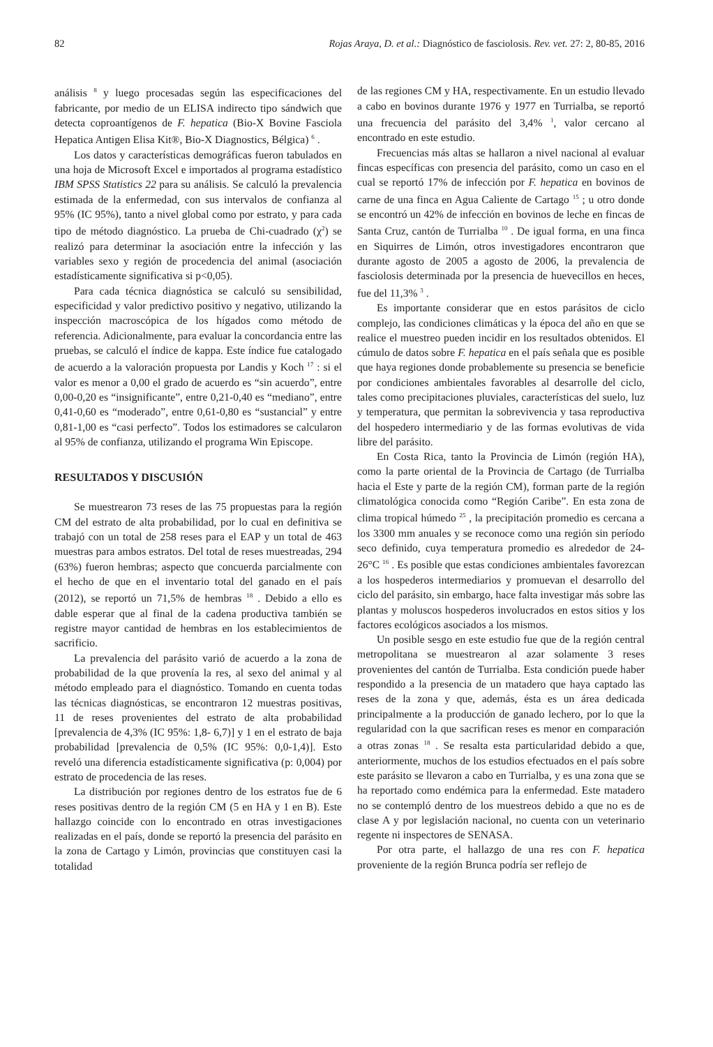82 Rojas Araya, D. et al.: Diagnóstico de fasciolosis. Rev. vet. 27: 2, 80-85, 2016
análisis <sup>8</sup> y luego procesadas según las especificaciones del fabricante, por medio de un ELISA indirecto tipo sándwich que detecta coproantígenos de F. hepatica (Bio-X Bovine Fasciola Hepatica Antigen Elisa Kit®, Bio-X Diagnostics, Bélgica) <sup>6</sup> .
Los datos y características demográficas fueron tabulados en una hoja de Microsoft Excel e importados al programa estadístico IBM SPSS Statistics 22 para su análisis. Se calculó la prevalencia estimada de la enfermedad, con sus intervalos de confianza al 95% (IC 95%), tanto a nivel global como por estrato, y para cada tipo de método diagnóstico. La prueba de Chi-cuadrado (χ<sup>2</sup>) se realizó para determinar la asociación entre la infección y las variables sexo y región de procedencia del animal (asociación estadísticamente significativa si p<0,05).
Para cada técnica diagnóstica se calculó su sensibilidad, especificidad y valor predictivo positivo y negativo, utilizando la inspección macroscópica de los hígados como método de referencia. Adicionalmente, para evaluar la concordancia entre las pruebas, se calculó el índice de kappa. Este índice fue catalogado de acuerdo a la valoración propuesta por Landis y Koch <sup>17</sup> : si el valor es menor a 0,00 el grado de acuerdo es “sin acuerdo”, entre 0,00-0,20 es “insignificante”, entre 0,21-0,40 es “mediano”, entre 0,41-0,60 es “moderado”, entre 0,61-0,80 es “sustancial” y entre 0,81-1,00 es “casi perfecto”. Todos los estimadores se calcularon al 95% de confianza, utilizando el programa Win Episcope.
RESULTADOS Y DISCUSIÓN
Se muestrearon 73 reses de las 75 propuestas para la región CM del estrato de alta probabilidad, por lo cual en definitiva se trabajó con un total de 258 reses para el EAP y un total de 463 muestras para ambos estratos. Del total de reses muestreadas, 294 (63%) fueron hembras; aspecto que concuerda parcialmente con el hecho de que en el inventario total del ganado en el país (2012), se reportó un 71,5% de hembras <sup>18</sup> . Debido a ello es dable esperar que al final de la cadena productiva también se registre mayor cantidad de hembras en los establecimientos de sacrificio.
La prevalencia del parásito varió de acuerdo a la zona de probabilidad de la que provenía la res, al sexo del animal y al método empleado para el diagnóstico. Tomando en cuenta todas las técnicas diagnósticas, se encontraron 12 muestras positivas, 11 de reses provenientes del estrato de alta probabilidad [prevalencia de 4,3% (IC 95%: 1,8- 6,7)] y 1 en el estrato de baja probabilidad [prevalencia de 0,5% (IC 95%: 0,0-1,4)]. Esto reveló una diferencia estadísticamente significativa (p: 0,004) por estrato de procedencia de las reses.
La distribución por regiones dentro de los estratos fue de 6 reses positivas dentro de la región CM (5 en HA y 1 en B). Este hallazgo coincide con lo encontrado en otras investigaciones realizadas en el país, donde se reportó la presencia del parásito en la zona de Cartago y Limón, provincias que constituyen casi la totalidad
de las regiones CM y HA, respectivamente. En un estudio llevado a cabo en bovinos durante 1976 y 1977 en Turrialba, se reportó una frecuencia del parásito del 3,4% <sup>1</sup>, valor cercano al encontrado en este estudio.
Frecuencias más altas se hallaron a nivel nacional al evaluar fincas específicas con presencia del parásito, como un caso en el cual se reportó 17% de infección por F. hepatica en bovinos de carne de una finca en Agua Caliente de Cartago <sup>15</sup> ; u otro donde se encontró un 42% de infección en bovinos de leche en fincas de Santa Cruz, cantón de Turrialba <sup>10</sup> . De igual forma, en una finca en Siquirres de Limón, otros investigadores encontraron que durante agosto de 2005 a agosto de 2006, la prevalencia de fasciolosis determinada por la presencia de huevecillos en heces, fue del 11,3% <sup>3</sup> .
Es importante considerar que en estos parásitos de ciclo complejo, las condiciones climáticas y la época del año en que se realice el muestreo pueden incidir en los resultados obtenidos. El cúmulo de datos sobre F. hepatica en el país señala que es posible que haya regiones donde probablemente su presencia se beneficie por condiciones ambientales favorables al desarrolle del ciclo, tales como precipitaciones pluviales, características del suelo, luz y temperatura, que permitan la sobrevivencia y tasa reproductiva del hospedero intermediario y de las formas evolutivas de vida libre del parásito.
En Costa Rica, tanto la Provincia de Limón (región HA), como la parte oriental de la Provincia de Cartago (de Turrialba hacia el Este y parte de la región CM), forman parte de la región climatológica conocida como “Región Caribe”. En esta zona de clima tropical húmedo <sup>25</sup> , la precipitación promedio es cercana a los 3300 mm anuales y se reconoce como una región sin período seco definido, cuya temperatura promedio es alrededor de 24-26°C <sup>16</sup> . Es posible que estas condiciones ambientales favorezcan a los hospederos intermediarios y promuevan el desarrollo del ciclo del parásito, sin embargo, hace falta investigar más sobre las plantas y moluscos hospederos involucrados en estos sitios y los factores ecológicos asociados a los mismos.
Un posible sesgo en este estudio fue que de la región central metropolitana se muestrearon al azar solamente 3 reses provenientes del cantón de Turrialba. Esta condición puede haber respondido a la presencia de un matadero que haya captado las reses de la zona y que, además, ésta es un área dedicada principalmente a la producción de ganado lechero, por lo que la regularidad con la que sacrifican reses es menor en comparación a otras zonas <sup>18</sup> . Se resalta esta particularidad debido a que, anteriormente, muchos de los estudios efectuados en el país sobre este parásito se llevaron a cabo en Turrialba, y es una zona que se ha reportado como endémica para la enfermedad. Este matadero no se contempló dentro de los muestreos debido a que no es de clase A y por legislación nacional, no cuenta con un veterinario regente ni inspectores de SENASA.
Por otra parte, el hallazgo de una res con F. hepatica proveniente de la región Brunca podría ser reflejo de